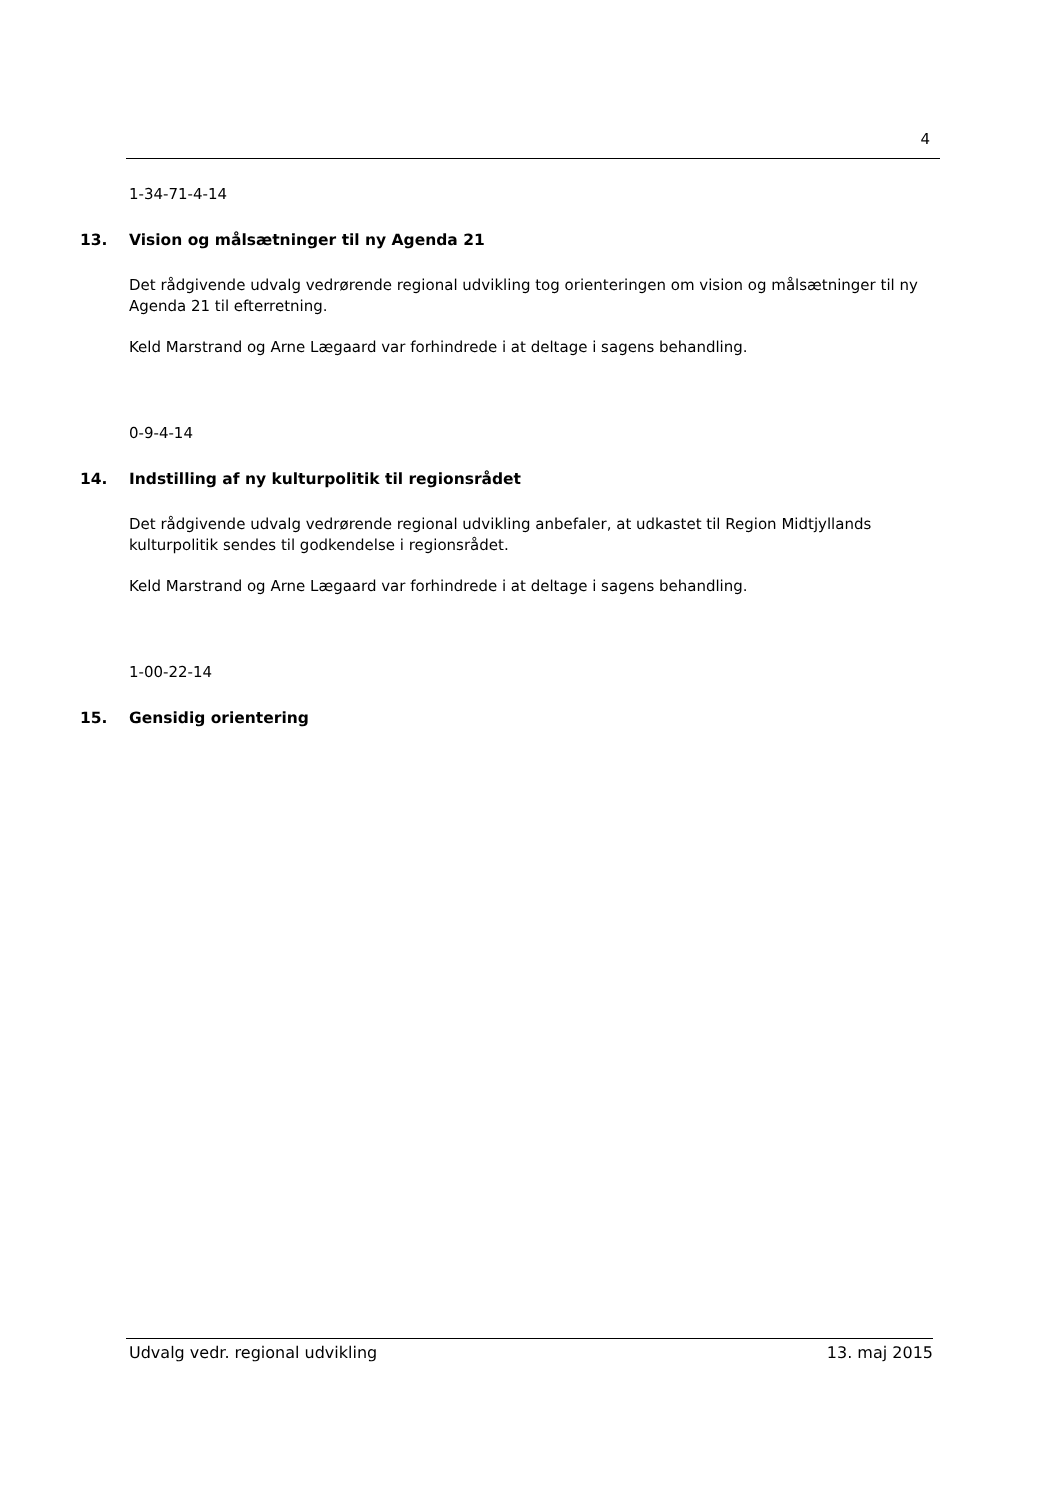4
1-34-71-4-14
13. Vision og målsætninger til ny Agenda 21
Det rådgivende udvalg vedrørende regional udvikling tog orienteringen om vision og målsætninger til ny Agenda 21 til efterretning.
Keld Marstrand og Arne Lægaard var forhindrede i at deltage i sagens behandling.
0-9-4-14
14. Indstilling af ny kulturpolitik til regionsrådet
Det rådgivende udvalg vedrørende regional udvikling anbefaler, at udkastet til Region Midtjyllands kulturpolitik sendes til godkendelse i regionsrådet.
Keld Marstrand og Arne Lægaard var forhindrede i at deltage i sagens behandling.
1-00-22-14
15. Gensidig orientering
Udvalg vedr. regional udvikling 13. maj 2015